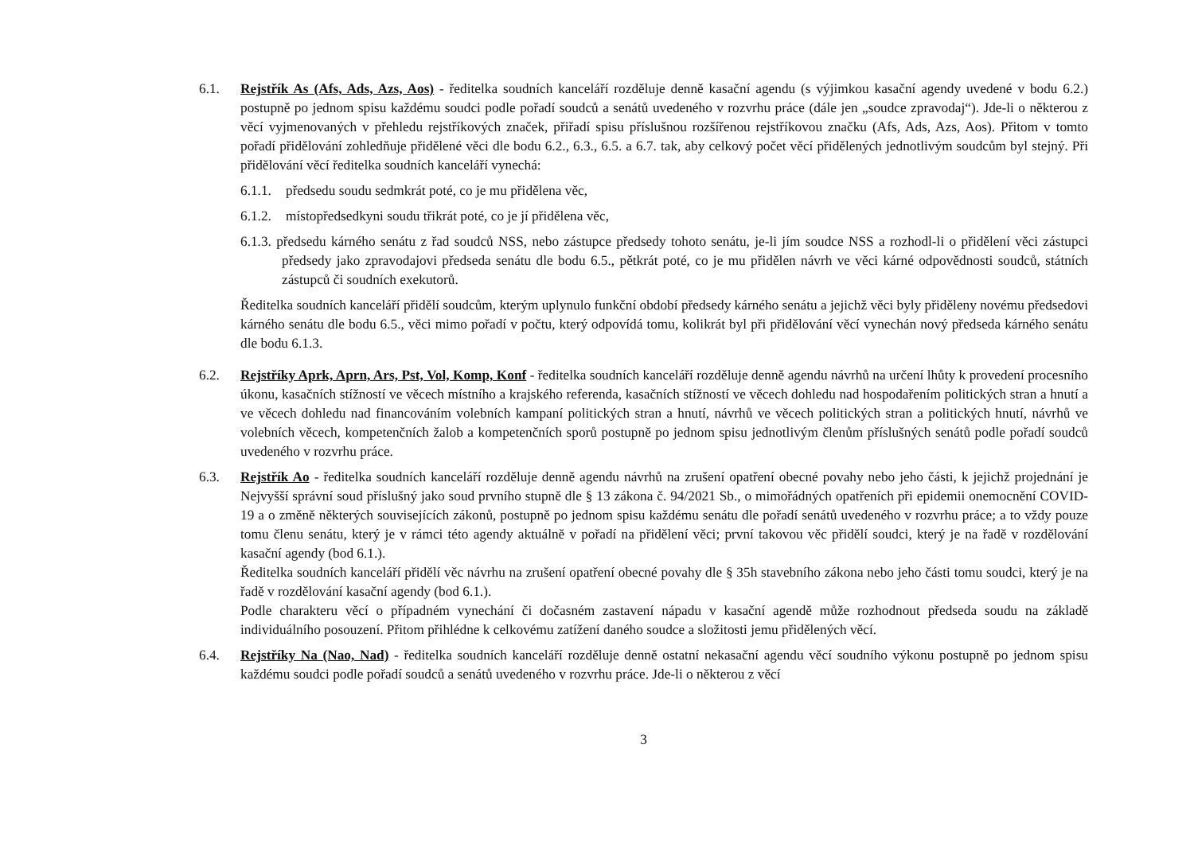6.1. Rejstřík As (Afs, Ads, Azs, Aos) - ředitelka soudních kanceláří rozděluje denně kasační agendu (s výjimkou kasační agendy uvedené v bodu 6.2.) postupně po jednom spisu každému soudci podle pořadí soudců a senátů uvedeného v rozvrhu práce (dále jen „soudce zpravodaj“). Jde-li o některou z věcí vyjmenovaných v přehledu rejstříkových značek, přiřadí spisu příslušnou rozšířenou rejstříkovou značku (Afs, Ads, Azs, Aos). Přitom v tomto pořadí přidělování zohledňuje přidělené věci dle bodu 6.2., 6.3., 6.5. a 6.7. tak, aby celkový počet věcí přidělených jednotlivým soudcům byl stejný. Při přidělování věcí ředitelka soudních kanceláří vynechá:
6.1.1.
předsedu soudu sedmkrát poté, co je mu přidělena věc,
6.1.2.
místopředsedkyni soudu třikrát poté, co je jí přidělena věc,
6.1.3. předsedu kárného senátu z řad soudců NSS, nebo zástupce předsedy tohoto senátu, je-li jím soudce NSS a rozhodl-li o přidělení věci zástupci předsedy jako zpravodajovi předseda senátu dle bodu 6.5., pětkrát poté, co je mu přidělen návrh ve věci kárné odpovědnosti soudců, státních zástupců či soudních exekutorů.
Ředitelka soudních kanceláří přidělí soudcům, kterým uplynulo funkční období předsedy kárného senátu a jejichž věci byly přiděleny novému předsedovi kárného senátu dle bodu 6.5., věci mimo pořadí v počtu, který odpovídá tomu, kolikrát byl při přidělování věcí vynechán nový předseda kárného senátu dle bodu 6.1.3.
6.2. Rejstříky Aprk, Aprn, Ars, Pst, Vol, Komp, Konf - ředitelka soudních kanceláří rozděluje denně agendu návrhů na určení lhůty k provedení procesního úkonu, kasačních stížností ve věcech místního a krajského referenda, kasačních stížností ve věcech dohledu nad hospodařením politických stran a hnutí a ve věcech dohledu nad financováním volebních kampaní politických stran a hnutí, návrhů ve věcech politických stran a politických hnutí, návrhů ve volebních věcech, kompetenčních žalob a kompetenčních sporů postupně po jednom spisu jednotlivým členům příslušných senátů podle pořadí soudců uvedeného v rozvrhu práce.
6.3. Rejstřík Ao - ředitelka soudních kanceláří rozděluje denně agendu návrhů na zrušení opatření obecné povahy nebo jeho části, k jejichž projednání je Nejvyšší správní soud příslušný jako soud prvního stupně dle § 13 zákona č. 94/2021 Sb., o mimořádných opatřeních při epidemii onemocnění COVID-19 a o změně některých souvisejících zákonů, postupně po jednom spisu každému senátu dle pořadí senátů uvedeného v rozvrhu práce; a to vždy pouze tomu členu senátu, který je v rámci této agendy aktuálně v pořadí na přidělení věci; první takovou věc přidělí soudci, který je na řadě v rozdělování kasační agendy (bod 6.1.).
Ředitelka soudních kanceláří přidělí věc návrhu na zrušení opatření obecné povahy dle § 35h stavebního zákona nebo jeho části tomu soudci, který je na řadě v rozdělování kasační agendy (bod 6.1.).
Podle charakteru věcí o případném vynechání či dočasném zastavení nápadu v kasační agendě může rozhodnout předseda soudu na základě individuálního posouzení. Přitom přihlédne k celkovému zatížení daného soudce a složitosti jemu přidělených věcí.
6.4. Rejstříky Na (Nao, Nad) - ředitelka soudních kanceláří rozděluje denně ostatní nekasační agendu věcí soudního výkonu postupně po jednom spisu každému soudci podle pořadí soudců a senátů uvedeného v rozvrhu práce. Jde-li o některou z věcí
3